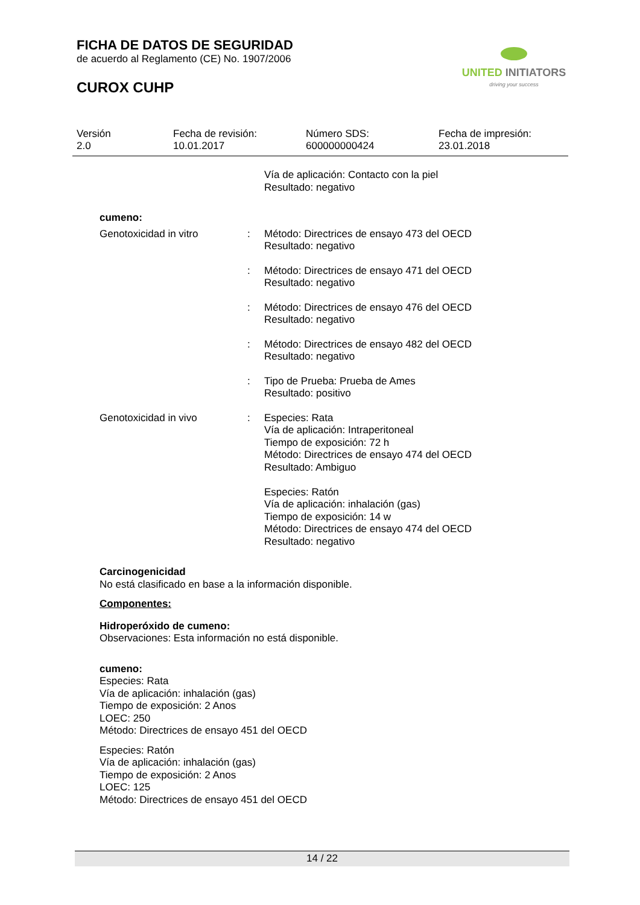FICHA DE DATOS DE SEGURIDAD
de acuerdo al Reglamento (CE) No. 1907/2006
CUROX CUHP
UNITED INITIATORS
driving your success
Versión
2.0
Fecha de revisión:
10.01.2017
Número SDS:
600000000424
Fecha de impresión:
23.01.2018
Vía de aplicación: Contacto con la piel
Resultado: negativo
cumeno:
Genotoxicidad in vitro : Método: Directrices de ensayo 473 del OECD
Resultado: negativo
: Método: Directrices de ensayo 471 del OECD
Resultado: negativo
: Método: Directrices de ensayo 476 del OECD
Resultado: negativo
: Método: Directrices de ensayo 482 del OECD
Resultado: negativo
: Tipo de Prueba: Prueba de Ames
Resultado: positivo
Genotoxicidad in vivo : Especies: Rata
Vía de aplicación: Intraperitoneal
Tiempo de exposición: 72 h
Método: Directrices de ensayo 474 del OECD
Resultado: Ambiguo
Especies: Ratón
Vía de aplicación: inhalación (gas)
Tiempo de exposición: 14 w
Método: Directrices de ensayo 474 del OECD
Resultado: negativo
Carcinogenicidad
No está clasificado en base a la información disponible.
Componentes:
Hidroperóxido de cumeno:
Observaciones: Esta información no está disponible.
cumeno:
Especies: Rata
Vía de aplicación: inhalación (gas)
Tiempo de exposición: 2 Anos
LOEC: 250
Método: Directrices de ensayo 451 del OECD
Especies: Ratón
Vía de aplicación: inhalación (gas)
Tiempo de exposición: 2 Anos
LOEC: 125
Método: Directrices de ensayo 451 del OECD
14 / 22